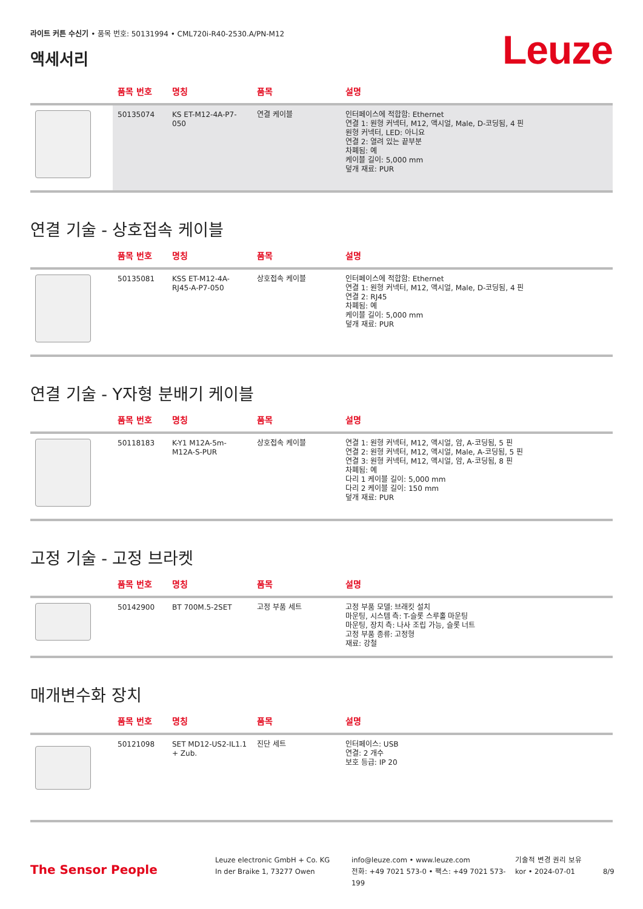라이트 커튼 수신기 • 품목 번호: 50131994 • CML720i-R40-2530.A/PN-M12
액세서리
Leuze
| | 품목 번호 | 명칭 | 품목 | 설명 |
| --- | --- | --- | --- | --- |
| | 50135074 | KS ET-M12-4A-P7-050 | 연결 케이블 | 인터페이스에 적합함: Ethernet 연결 1: 원형 커넥터, M12, 액시얼, Male, D-코딩됨, 4 핀 원형 커넥터, LED: 아니요 연결 2: 열려 있는 끝부분 차폐됨: 예 케이블 길이: 5,000 mm 덮개 재료: PUR |
연결 기술 - 상호접속 케이블
| | 품목 번호 | 명칭 | 품목 | 설명 |
| --- | --- | --- | --- | --- |
| | 50135081 | KSS ET-M12-4A-RJ45-A-P7-050 | 상호접속 케이블 | 인터페이스에 적합함: Ethernet 연결 1: 원형 커넥터, M12, 액시얼, Male, D-코딩됨, 4 핀 연결 2: RJ45 차폐됨: 예 케이블 길이: 5,000 mm 덮개 재료: PUR |
연결 기술 - Y자형 분배기 케이블
| | 품목 번호 | 명칭 | 품목 | 설명 |
| --- | --- | --- | --- | --- |
| | 50118183 | K-Y1 M12A-5m-M12A-S-PUR | 상호접속 케이블 | 연결 1: 원형 커넥터, M12, 액시얼, 암, A-코딩됨, 5 핀 연결 2: 원형 커넥터, M12, 액시얼, Male, A-코딩됨, 5 핀 연결 3: 원형 커넥터, M12, 액시얼, 암, A-코딩됨, 8 핀 차폐됨: 예 다리 1 케이블 길이: 5,000 mm 다리 2 케이블 길이: 150 mm 덮개 재료: PUR |
고정 기술 - 고정 브라켓
| | 품목 번호 | 명칭 | 품목 | 설명 |
| --- | --- | --- | --- | --- |
| | 50142900 | BT 700M.5-2SET | 고정 부품 세트 | 고정 부품 모델: 브래킷 설치 마운팅, 시스템 측: T-슬롯 스루홀 마운팅 마운팅, 장치 측: 나사 조립 가능, 슬롯 너트 고정 부품 종류: 고정형 재료: 강철 |
매개변수화 장치
| | 품목 번호 | 명칭 | 품목 | 설명 |
| --- | --- | --- | --- | --- |
| | 50121098 | SET MD12-US2-IL1.1 + Zub. | 진단 세트 | 인터페이스: USB 연결: 2 개수 보호 등급: IP 20 |
The Sensor People
Leuze electronic GmbH + Co. KG
In der Braike 1, 73277 Owen
info@leuze.com • www.leuze.com
전화: +49 7021 573-0 • 팩스: +49 7021 573-199
기술적 변경 권리 보유
kor • 2024-07-01
8/9